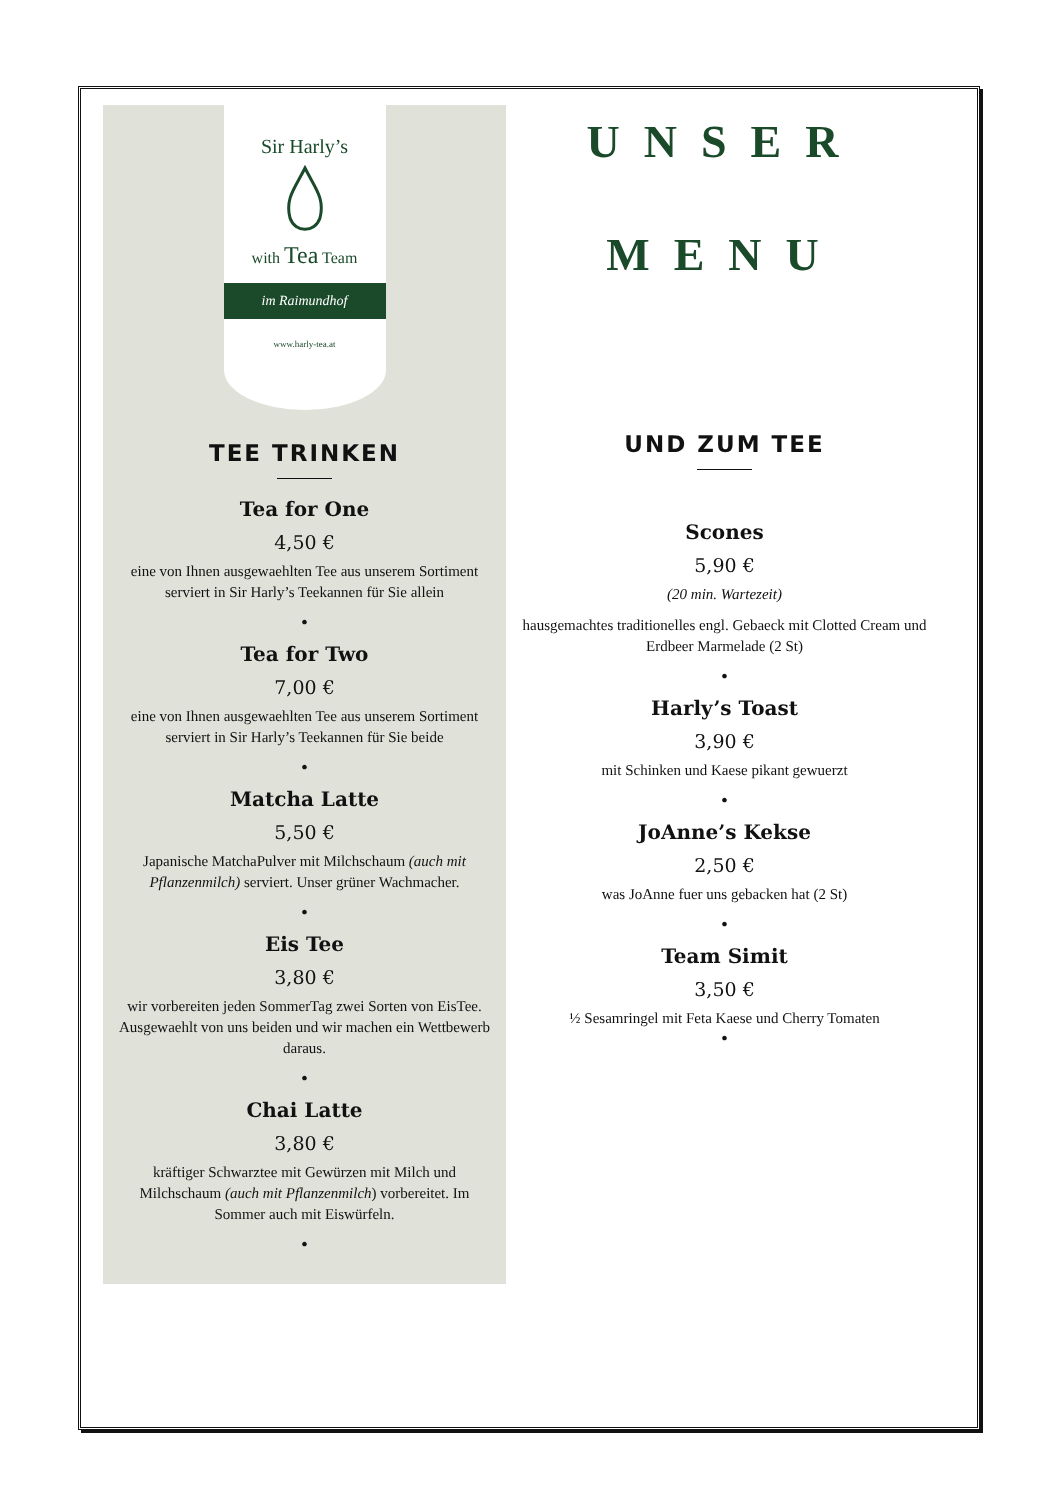Sir Harly’s
with Tea Team
im Raimundhof
www.harly-tea.at
TEE TRINKEN
Tea for One
4,50 €
eine von Ihnen ausgewaehlten Tee aus unserem Sortiment serviert in Sir Harly’s Teekannen für Sie allein
•
Tea for Two
7,00 €
eine von Ihnen ausgewaehlten Tee aus unserem Sortiment serviert in Sir Harly’s Teekannen für Sie beide
•
Matcha Latte
5,50 €
Japanische MatchaPulver mit Milchschaum (auch mit Pflanzenmilch) serviert. Unser grüner Wachmacher.
•
Eis Tee
3,80 €
wir vorbereiten jeden SommerTag zwei Sorten von EisTee. Ausgewaehlt von uns beiden und wir machen ein Wettbewerb daraus.
•
Chai Latte
3,80 €
kräftiger Schwarztee mit Gewürzen mit Milch und Milchschaum (auch mit Pflanzenmilch) vorbereitet. Im Sommer auch mit Eiswürfeln.
•
UNSER
MENU
UND ZUM TEE
Scones
5,90 €
(20 min. Wartezeit)
hausgemachtes traditionelles engl. Gebaeck mit Clotted Cream und Erdbeer Marmelade (2 St)
•
Harly’s Toast
3,90 €
mit Schinken und Kaese pikant gewuerzt
•
JoAnne’s Kekse
2,50 €
was JoAnne fuer uns gebacken hat (2 St)
•
Team Simit
3,50 €
½ Sesamringel mit Feta Kaese und Cherry Tomaten
•